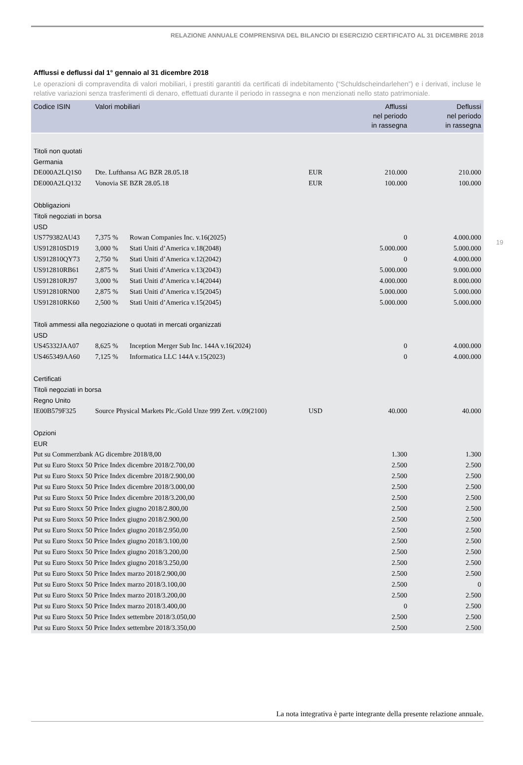RELAZIONE ANNUALE COMPRENSIVA DEL BILANCIO DI ESERCIZIO CERTIFICATO AL 31 DICEMBRE 2018
Afflussi e deflussi dal 1° gennaio al 31 dicembre 2018
Le operazioni di compravendita di valori mobiliari, i prestiti garantiti da certificati di indebitamento (“Schuldscheindarlehen”) e i derivati, incluse le relative variazioni senza trasferimenti di denaro, effettuati durante il periodo in rassegna e non menzionati nello stato patrimoniale.
19
| Codice ISIN | Valori mobiliari | | | Afflussi nel periodo in rassegna | Deflussi nel periodo in rassegna |
| --- | --- | --- | --- | --- | --- |
| Titoli non quotati | | | | | |
| Germania | | | | | |
| DE000A2LQ1S0 | Dte. Lufthansa AG BZR 28.05.18 | | EUR | 210.000 | 210.000 |
| DE000A2LQ132 | Vonovia SE BZR 28.05.18 | | EUR | 100.000 | 100.000 |
| Obbligazioni | | | | | |
| Titoli negoziati in borsa | | | | | |
| USD | | | | | |
| US779382AU43 | 7,375 % | Rowan Companies Inc. v.16(2025) | | 0 | 4.000.000 |
| US912810SD19 | 3,000 % | Stati Uniti d’America v.18(2048) | | 5.000.000 | 5.000.000 |
| US912810QY73 | 2,750 % | Stati Uniti d’America v.12(2042) | | 0 | 4.000.000 |
| US912810RB61 | 2,875 % | Stati Uniti d’America v.13(2043) | | 5.000.000 | 9.000.000 |
| US912810RJ97 | 3,000 % | Stati Uniti d’America v.14(2044) | | 4.000.000 | 8.000.000 |
| US912810RN00 | 2,875 % | Stati Uniti d’America v.15(2045) | | 5.000.000 | 5.000.000 |
| US912810RK60 | 2,500 % | Stati Uniti d’America v.15(2045) | | 5.000.000 | 5.000.000 |
| Titoli ammessi alla negoziazione o quotati in mercati organizzati | | | | | |
| USD | | | | | |
| US45332JAA07 | 8,625 % | Inception Merger Sub Inc. 144A v.16(2024) | | 0 | 4.000.000 |
| US465349AA60 | 7,125 % | Informatica LLC 144A v.15(2023) | | 0 | 4.000.000 |
| Certificati | | | | | |
| Titoli negoziati in borsa | | | | | |
| Regno Unito | | | | | |
| IE00B579F325 | Source Physical Markets Plc./Gold Unze 999 Zert. v.09(2100) | | USD | 40.000 | 40.000 |
| Opzioni | | | | | |
| EUR | | | | | |
| Put su Commerzbank AG dicembre 2018/8,00 | | | | 1.300 | 1.300 |
| Put su Euro Stoxx 50 Price Index dicembre 2018/2.700,00 | | | | 2.500 | 2.500 |
| Put su Euro Stoxx 50 Price Index dicembre 2018/2.900,00 | | | | 2.500 | 2.500 |
| Put su Euro Stoxx 50 Price Index dicembre 2018/3.000,00 | | | | 2.500 | 2.500 |
| Put su Euro Stoxx 50 Price Index dicembre 2018/3.200,00 | | | | 2.500 | 2.500 |
| Put su Euro Stoxx 50 Price Index giugno 2018/2.800,00 | | | | 2.500 | 2.500 |
| Put su Euro Stoxx 50 Price Index giugno 2018/2.900,00 | | | | 2.500 | 2.500 |
| Put su Euro Stoxx 50 Price Index giugno 2018/2.950,00 | | | | 2.500 | 2.500 |
| Put su Euro Stoxx 50 Price Index giugno 2018/3.100,00 | | | | 2.500 | 2.500 |
| Put su Euro Stoxx 50 Price Index giugno 2018/3.200,00 | | | | 2.500 | 2.500 |
| Put su Euro Stoxx 50 Price Index giugno 2018/3.250,00 | | | | 2.500 | 2.500 |
| Put su Euro Stoxx 50 Price Index marzo 2018/2.900,00 | | | | 2.500 | 2.500 |
| Put su Euro Stoxx 50 Price Index marzo 2018/3.100,00 | | | | 2.500 | 0 |
| Put su Euro Stoxx 50 Price Index marzo 2018/3.200,00 | | | | 2.500 | 2.500 |
| Put su Euro Stoxx 50 Price Index marzo 2018/3.400,00 | | | | 0 | 2.500 |
| Put su Euro Stoxx 50 Price Index settembre 2018/3.050,00 | | | | 2.500 | 2.500 |
| Put su Euro Stoxx 50 Price Index settembre 2018/3.350,00 | | | | 2.500 | 2.500 |
La nota integrativa è parte integrante della presente relazione annuale.